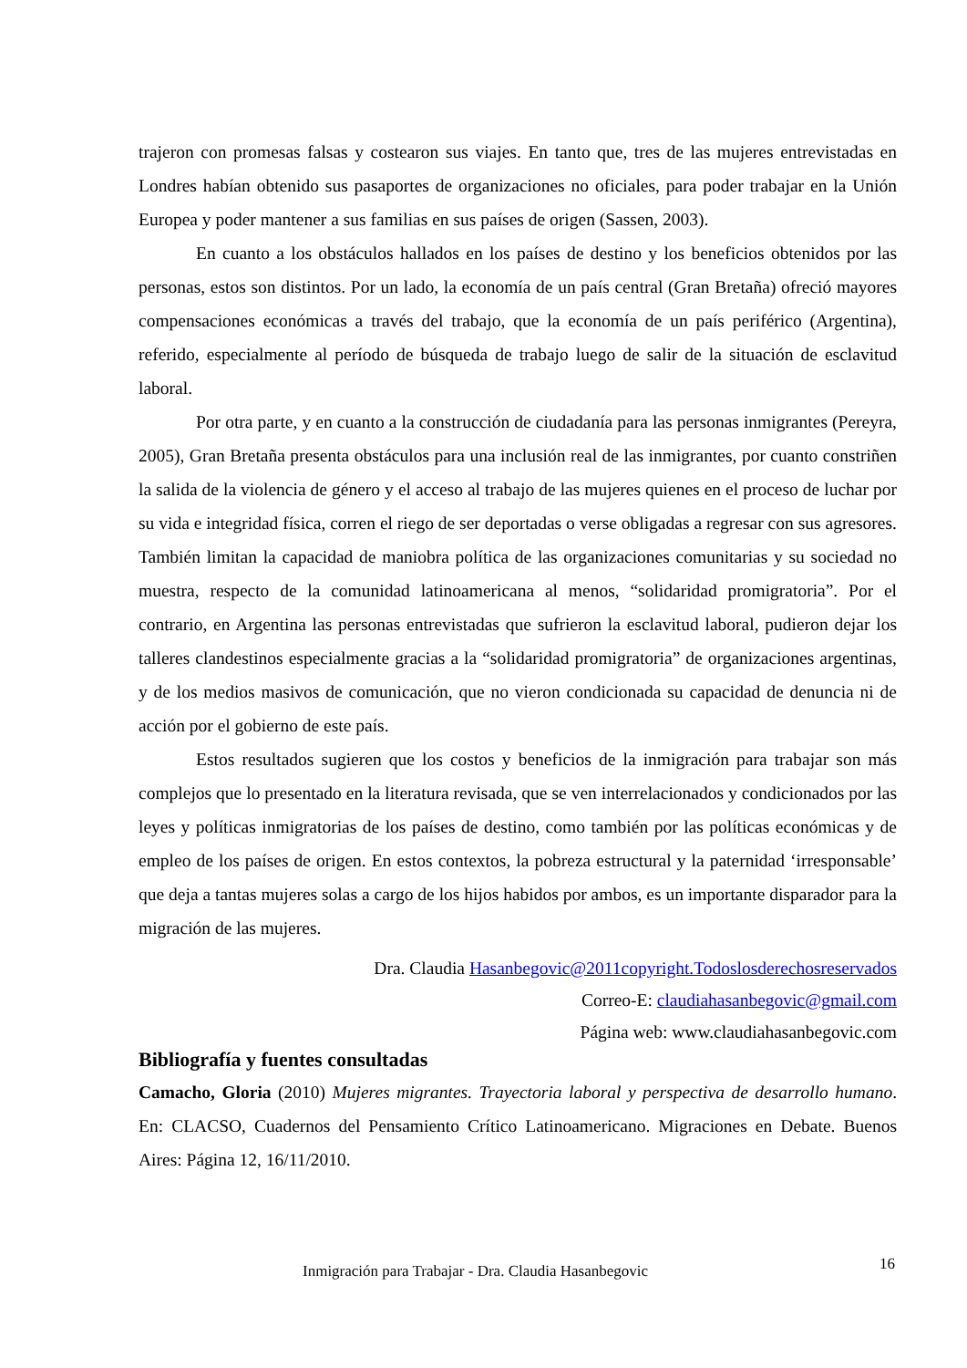trajeron con promesas falsas y costearon sus viajes. En tanto que, tres de las mujeres entrevistadas en Londres habían obtenido sus pasaportes de organizaciones no oficiales, para poder trabajar en la Unión Europea y poder mantener a sus familias en sus países de origen (Sassen, 2003).
En cuanto a los obstáculos hallados en los países de destino y los beneficios obtenidos por las personas, estos son distintos. Por un lado, la economía de un país central (Gran Bretaña) ofreció mayores compensaciones económicas a través del trabajo, que la economía de un país periférico (Argentina), referido, especialmente al período de búsqueda de trabajo luego de salir de la situación de esclavitud laboral.
Por otra parte, y en cuanto a la construcción de ciudadanía para las personas inmigrantes (Pereyra, 2005), Gran Bretaña presenta obstáculos para una inclusión real de las inmigrantes, por cuanto constriñen la salida de la violencia de género y el acceso al trabajo de las mujeres quienes en el proceso de luchar por su vida e integridad física, corren el riego de ser deportadas o verse obligadas a regresar con sus agresores. También limitan la capacidad de maniobra política de las organizaciones comunitarias y su sociedad no muestra, respecto de la comunidad latinoamericana al menos, “solidaridad promigratoria”. Por el contrario, en Argentina las personas entrevistadas que sufrieron la esclavitud laboral, pudieron dejar los talleres clandestinos especialmente gracias a la “solidaridad promigratoria” de organizaciones argentinas, y de los medios masivos de comunicación, que no vieron condicionada su capacidad de denuncia ni de acción por el gobierno de este país.
Estos resultados sugieren que los costos y beneficios de la inmigración para trabajar son más complejos que lo presentado en la literatura revisada, que se ven interrelacionados y condicionados por las leyes y políticas inmigratorias de los países de destino, como también por las políticas económicas y de empleo de los países de origen. En estos contextos, la pobreza estructural y la paternidad ‘irresponsable’ que deja a tantas mujeres solas a cargo de los hijos habidos por ambos, es un importante disparador para la migración de las mujeres.
Dra. Claudia Hasanbegovic@2011copyright.Todoslosderechosreservados
Correo-E: claudiahasanbegovic@gmail.com
Página web: www.claudiahasanbegovic.com
Bibliografía y fuentes consultadas
Camacho, Gloria (2010) Mujeres migrantes. Trayectoria laboral y perspectiva de desarrollo humano. En: CLACSO, Cuadernos del Pensamiento Crítico Latinoamericano. Migraciones en Debate. Buenos Aires: Página 12, 16/11/2010.
Inmigración para Trabajar - Dra. Claudia Hasanbegovic 16